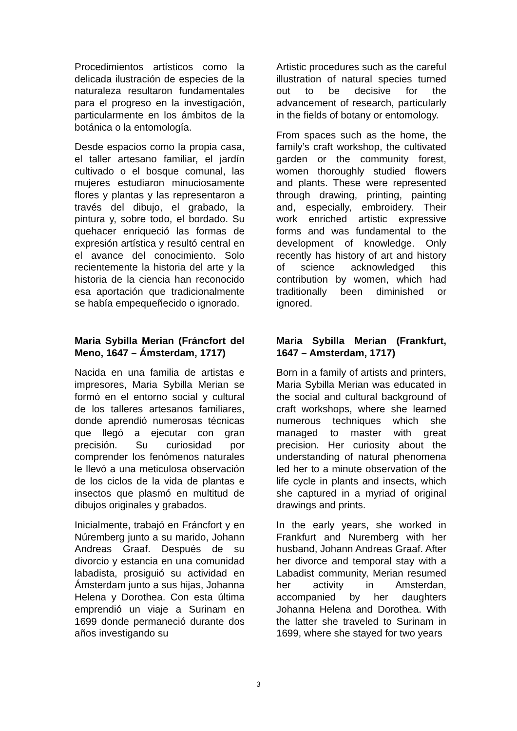Procedimientos artísticos como la delicada ilustración de especies de la naturaleza resultaron fundamentales para el progreso en la investigación, particularmente en los ámbitos de la botánica o la entomología.
Desde espacios como la propia casa, el taller artesano familiar, el jardín cultivado o el bosque comunal, las mujeres estudiaron minuciosamente flores y plantas y las representaron a través del dibujo, el grabado, la pintura y, sobre todo, el bordado. Su quehacer enriqueció las formas de expresión artística y resultó central en el avance del conocimiento. Solo recientemente la historia del arte y la historia de la ciencia han reconocido esa aportación que tradicionalmente se había empequeñecido o ignorado.
Maria Sybilla Merian (Fráncfort del Meno, 1647 – Ámsterdam, 1717)
Nacida en una familia de artistas e impresores, Maria Sybilla Merian se formó en el entorno social y cultural de los talleres artesanos familiares, donde aprendió numerosas técnicas que llegó a ejecutar con gran precisión. Su curiosidad por comprender los fenómenos naturales le llevó a una meticulosa observación de los ciclos de la vida de plantas e insectos que plasmó en multitud de dibujos originales y grabados.
Inicialmente, trabajó en Fráncfort y en Núremberg junto a su marido, Johann Andreas Graaf. Después de su divorcio y estancia en una comunidad labadista, prosiguió su actividad en Ámsterdam junto a sus hijas, Johanna Helena y Dorothea. Con esta última emprendió un viaje a Surinam en 1699 donde permaneció durante dos años investigando su
Artistic procedures such as the careful illustration of natural species turned out to be decisive for the advancement of research, particularly in the fields of botany or entomology.
From spaces such as the home, the family’s craft workshop, the cultivated garden or the community forest, women thoroughly studied flowers and plants. These were represented through drawing, printing, painting and, especially, embroidery. Their work enriched artistic expressive forms and was fundamental to the development of knowledge. Only recently has history of art and history of science acknowledged this contribution by women, which had traditionally been diminished or ignored.
Maria Sybilla Merian (Frankfurt, 1647 – Amsterdam, 1717)
Born in a family of artists and printers, Maria Sybilla Merian was educated in the social and cultural background of craft workshops, where she learned numerous techniques which she managed to master with great precision. Her curiosity about the understanding of natural phenomena led her to a minute observation of the life cycle in plants and insects, which she captured in a myriad of original drawings and prints.
In the early years, she worked in Frankfurt and Nuremberg with her husband, Johann Andreas Graaf. After her divorce and temporal stay with a Labadist community, Merian resumed her activity in Amsterdan, accompanied by her daughters Johanna Helena and Dorothea. With the latter she traveled to Surinam in 1699, where she stayed for two years
3